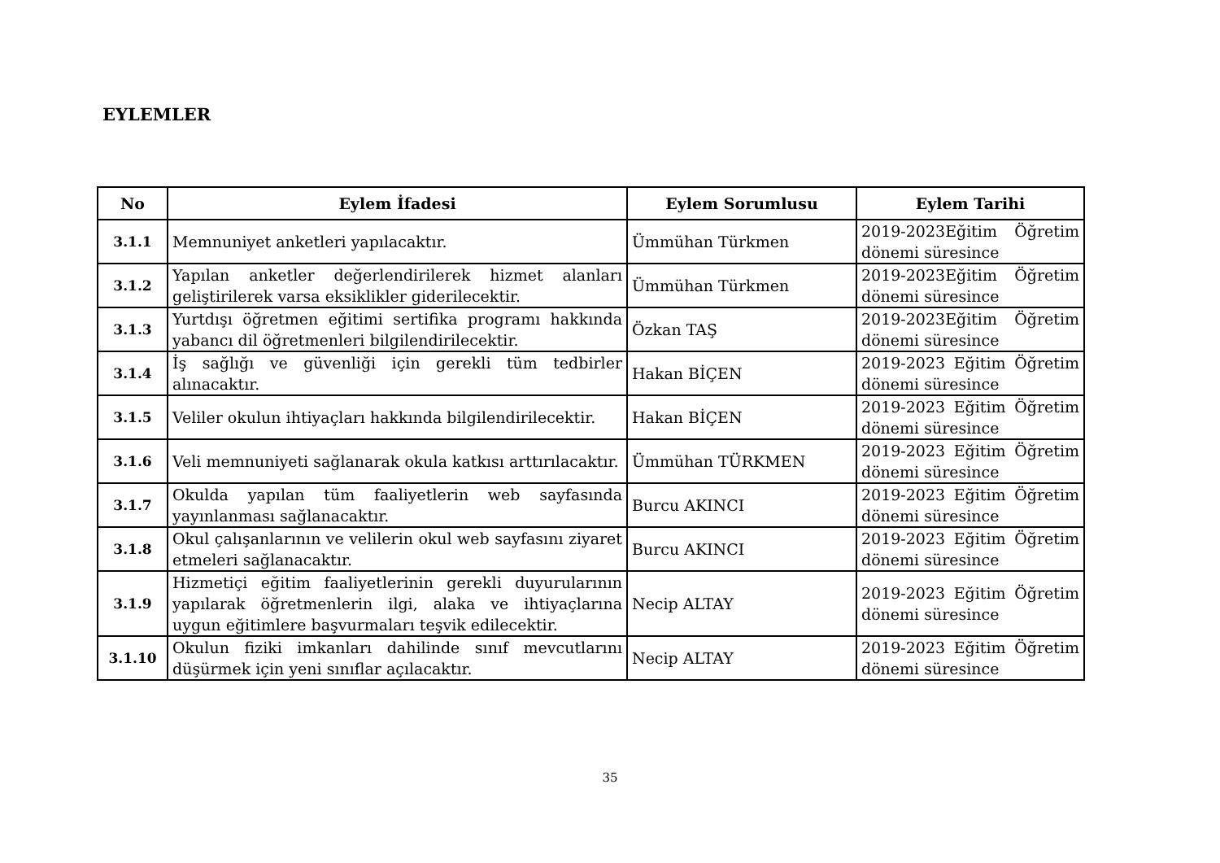EYLEMLER
| No | Eylem İfadesi | Eylem Sorumlusu | Eylem Tarihi |
| --- | --- | --- | --- |
| 3.1.1 | Memnuniyet anketleri yapılacaktır. | Ümmühan Türkmen | 2019-2023Eğitim Öğretim dönemi süresince |
| 3.1.2 | Yapılan anketler değerlendirilerek hizmet alanları geliştirilerek varsa eksiklikler giderilecektir. | Ümmühan Türkmen | 2019-2023Eğitim Öğretim dönemi süresince |
| 3.1.3 | Yurtdışı öğretmen eğitimi sertifika programı hakkında yabancı dil öğretmenleri bilgilendirilecektir. | Özkan TAŞ | 2019-2023Eğitim Öğretim dönemi süresince |
| 3.1.4 | İş sağlığı ve güvenliği için gerekli tüm tedbirler alınacaktır. | Hakan BİÇEN | 2019-2023 Eğitim Öğretim dönemi süresince |
| 3.1.5 | Veliler okulun ihtiyaçları hakkında bilgilendirilecektir. | Hakan BİÇEN | 2019-2023 Eğitim Öğretim dönemi süresince |
| 3.1.6 | Veli memnuniyeti sağlanarak okula katkısı arttırılacaktır. | Ümmühan TÜRKMEN | 2019-2023 Eğitim Öğretim dönemi süresince |
| 3.1.7 | Okulda yapılan tüm faaliyetlerin web sayfasında yayınlanması sağlanacaktır. | Burcu AKINCI | 2019-2023 Eğitim Öğretim dönemi süresince |
| 3.1.8 | Okul çalışanlarının ve velilerin okul web sayfasını ziyaret etmeleri sağlanacaktır. | Burcu AKINCI | 2019-2023 Eğitim Öğretim dönemi süresince |
| 3.1.9 | Hizmetiçi eğitim faaliyetlerinin gerekli duyurularının yapılarak öğretmenlerin ilgi, alaka ve ihtiyaçlarına uygun eğitimlere başvurmaları teşvik edilecektir. | Necip ALTAY | 2019-2023 Eğitim Öğretim dönemi süresince |
| 3.1.10 | Okulun fiziki imkanları dahilinde sınıf mevcutlarını düşürmek için yeni sınıflar açılacaktır. | Necip ALTAY | 2019-2023 Eğitim Öğretim dönemi süresince |
35